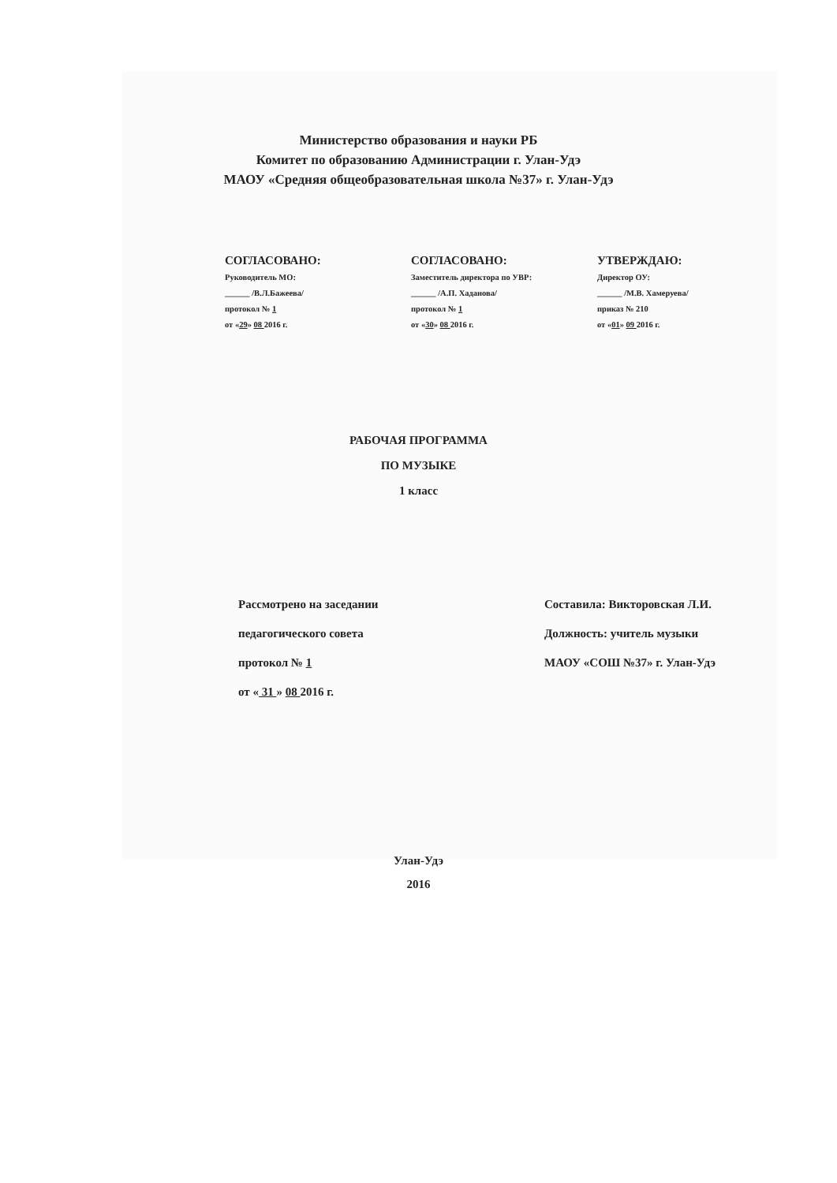Министерство образования и науки РБ
Комитет по образованию Администрации г. Улан-Удэ
МАОУ «Средняя общеобразовательная школа №37» г. Улан-Удэ
СОГЛАСОВАНО:
Руководитель МО:
______ /В.Л.Бажеева/
протокол № 1
от «29» 08 2016 г.
СОГЛАСОВАНО:
Заместитель директора по УВР:
______ /А.П. Хаданова/
протокол № 1
от «30» 08 2016 г.
УТВЕРЖДАЮ:
Директор ОУ:
______ /М.В. Хамеруева/
приказ № 210
от «01» 09 2016 г.
РАБОЧАЯ ПРОГРАММА
ПО МУЗЫКЕ
1 класс
Рассмотрено на заседании
педагогического совета
протокол № 1
от « 31 » 08 2016 г.
Составила: Викторовская Л.И.
Должность: учитель музыки
МАОУ «СОШ №37» г. Улан-Удэ
Улан-Удэ
2016